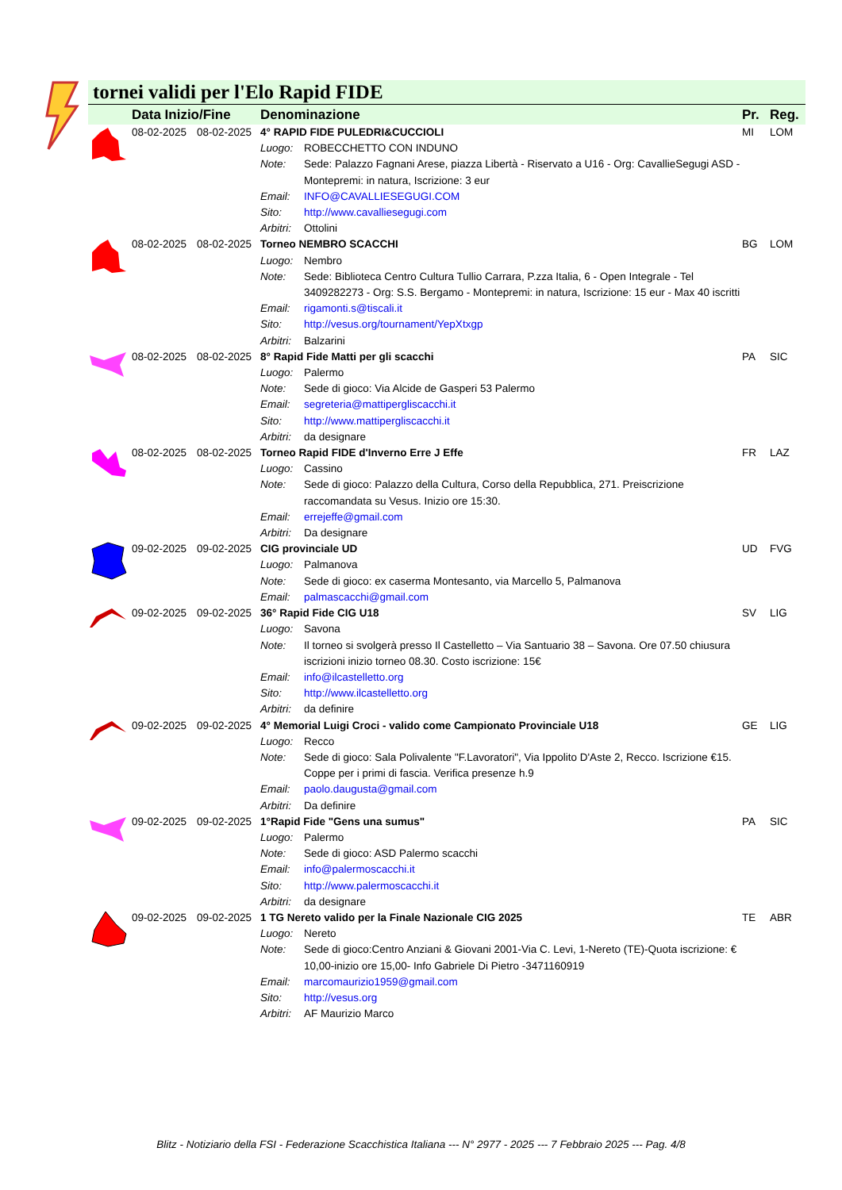tornei validi per l'Elo Rapid FIDE
| | Data Inizio/Fine | | Denominazione | | Pr. | Reg. |
| --- | --- | --- | --- | --- | --- | --- |
| | 08-02-2025 | 08-02-2025 | 4° RAPID FIDE PULEDRI&CUCCIOLI | | MI | LOM |
| | | | Luogo: | ROBECCHETTO CON INDUNO | | |
| | | | Note: | Sede: Palazzo Fagnani Arese, piazza Libertà - Riservato a U16 - Org: CavallieSegugi ASD - Montepremi: in natura, Iscrizione: 3 eur | | |
| | | | Email: | INFO@CAVALLIESEGUGI.COM | | |
| | | | Sito: | http://www.cavalliesegugi.com | | |
| | | | Arbitri: | Ottolini | | |
| | 08-02-2025 | 08-02-2025 | Torneo NEMBRO SCACCHI | | BG | LOM |
| | | | Luogo: | Nembro | | |
| | | | Note: | Sede: Biblioteca Centro Cultura Tullio Carrara, P.zza Italia, 6 - Open Integrale - Tel 3409282273 - Org: S.S. Bergamo - Montepremi: in natura, Iscrizione: 15 eur - Max 40 iscritti | | |
| | | | Email: | rigamonti.s@tiscali.it | | |
| | | | Sito: | http://vesus.org/tournament/YepXtxgp | | |
| | | | Arbitri: | Balzarini | | |
| | 08-02-2025 | 08-02-2025 | 8° Rapid Fide Matti per gli scacchi | | PA | SIC |
| | | | Luogo: | Palermo | | |
| | | | Note: | Sede di gioco: Via Alcide de Gasperi 53 Palermo | | |
| | | | Email: | segreteria@mattipergliscacchi.it | | |
| | | | Sito: | http://www.mattipergliscacchi.it | | |
| | | | Arbitri: | da designare | | |
| | 08-02-2025 | 08-02-2025 | Torneo Rapid FIDE d'Inverno Erre J Effe | | FR | LAZ |
| | | | Luogo: | Cassino | | |
| | | | Note: | Sede di gioco: Palazzo della Cultura, Corso della Repubblica, 271. Preiscrizione raccomandata su Vesus. Inizio ore 15:30. | | |
| | | | Email: | errejeffe@gmail.com | | |
| | | | Arbitri: | Da designare | | |
| | 09-02-2025 | 09-02-2025 | CIG provinciale UD | | UD | FVG |
| | | | Luogo: | Palmanova | | |
| | | | Note: | Sede di gioco: ex caserma Montesanto, via Marcello 5, Palmanova | | |
| | | | Email: | palmascacchi@gmail.com | | |
| | 09-02-2025 | 09-02-2025 | 36° Rapid Fide CIG U18 | | SV | LIG |
| | | | Luogo: | Savona | | |
| | | | Note: | Il torneo si svolgerà presso Il Castelletto – Via Santuario 38 – Savona. Ore 07.50 chiusura iscrizioni inizio torneo 08.30. Costo iscrizione: 15€ | | |
| | | | Email: | info@ilcastelletto.org | | |
| | | | Sito: | http://www.ilcastelletto.org | | |
| | | | Arbitri: | da definire | | |
| | 09-02-2025 | 09-02-2025 | 4° Memorial Luigi Croci - valido come Campionato Provinciale U18 | | GE | LIG |
| | | | Luogo: | Recco | | |
| | | | Note: | Sede di gioco: Sala Polivalente "F.Lavoratori", Via Ippolito D'Aste 2, Recco. Iscrizione €15. Coppe per i primi di fascia. Verifica presenze h.9 | | |
| | | | Email: | paolo.daugusta@gmail.com | | |
| | | | Arbitri: | Da definire | | |
| | 09-02-2025 | 09-02-2025 | 1°Rapid Fide "Gens una sumus" | | PA | SIC |
| | | | Luogo: | Palermo | | |
| | | | Note: | Sede di gioco: ASD Palermo scacchi | | |
| | | | Email: | info@palermoscacchi.it | | |
| | | | Sito: | http://www.palermoscacchi.it | | |
| | | | Arbitri: | da designare | | |
| | 09-02-2025 | 09-02-2025 | 1 TG Nereto valido per la Finale Nazionale CIG 2025 | | TE | ABR |
| | | | Luogo: | Nereto | | |
| | | | Note: | Sede di gioco:Centro Anziani & Giovani 2001-Via C. Levi, 1-Nereto (TE)-Quota iscrizione: € 10,00-inizio ore 15,00- Info Gabriele Di Pietro -3471160919 | | |
| | | | Email: | marcomaurizio1959@gmail.com | | |
| | | | Sito: | http://vesus.org | | |
| | | | Arbitri: | AF Maurizio Marco | | |
Blitz - Notiziario della FSI - Federazione Scacchistica Italiana --- N° 2977 - 2025 --- 7 Febbraio 2025 --- Pag. 4/8